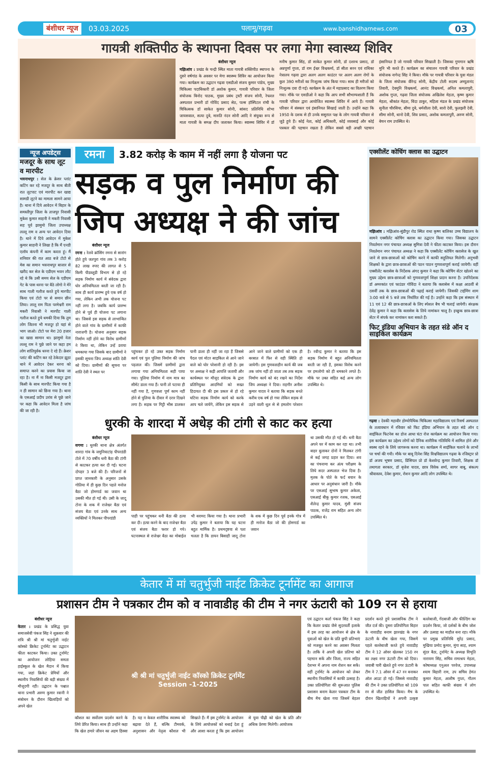बंशीधर न्यूज 03.03.2025 पलामू/गढ़वा www.banshidharnews.com
03
गायत्री शक्तिपीठ के स्थापना दिवस पर लगा मेगा स्वास्थ्य शिविर
बंशीधर न्यूज
मझिआंव : प्रखंड के चन्द्री स्थित माता गायत्री शक्तिपीठ स्थापना के दूसरे वर्षगांठ के अवसर पर मेगा स्वास्थ्य शिविर का आयोजन किया गया। कार्यक्रम का उद्घाटन गढ़वा एसडीओ संजय कुमार पांडेय, मुख्य चिकित्सा पदाधिकारी डॉ अशोक कुमार, गायत्री परिवार के जिला संयोजक बिनोद पाठक, मुख्य प्रबंध ट्रस्टी संजय सोनी, रेफरल अस्पताल प्रभारी डॉ गोविंद प्रसाद सेठ, पल्स हॉस्पिटल रांची के चिकित्सक डॉ साकेत कुमार सोनी, सांसद प्रतिनिधि शोभा जायसवाल, सत्या दुबे, मारुति नंदन सोनी आदि ने संयुक्त रूप से माता गायत्री के समक्ष दीप जलाकर किया। स्वास्थ्य शिविर में डॉ मनीष कुमार सिंह, डॉ साकेत कुमार सोनी, डॉ दशरथ प्रसाद, डॉ अन्नपूर्णा गुप्ता, डॉ राम ईश्वर विश्वकर्मा, डॉ सीता सरन एवं राधिका नेत्रालय गढ़वा द्वारा अलग अलग काउंटर पर अलग अलग रोगों के कुल 390 मरीजों का निःशुल्क जांच किया गया। साथ ही मरीजों को निःशुल्क दवा दी गई। कार्यक्रम के अंत में महाप्रसाद का वितरण किया गया। मौके पर एसडीओ ने कहा कि आप सभी सौभाग्यशाली हैं कि गायत्री परिवार द्वारा आयोजित स्वास्थ्य शिविर में आये हैं। गायत्री परिवार में संस्कार एवं इंसानियत सिखाई जाती है। उन्होंने कहा कि 1950 के दशक से ही उनके ससुराल पक्ष के लोग गायत्री परिवार से जुड़े हुये हैं। कोई नेता, कोई अधिकारी, कोई व्यवसाई और कोई पत्रकार की पहचान रखता है लेकिन सबसे बड़ी अच्छी पहचान इंसानियत है जो गायत्री परिवार सिखाती है। जिसका गुणगान ऋषि मुनि भी करते हैं। कार्यक्रम का संचालन गायत्री परिवार के प्रखंड संयोजक नागेन्द्र सिंह ने किया। मौके पर गायत्री परिवार के युवा मंडल के जिला संयोजक वीरेन्द्र सोनी, केंद्रीय टोली सदस्य अच्युतानंद तिवारी, देवमुनि विश्वकर्मा, आनंद विश्वकर्मा, अनिल कमलापुरी, अशोक गुप्ता, गढ़वा जिला संयोजक अखिलेश मेहता, कृष्ण कुमार मेहता, श्रीकांत मेहता, बिंदा ठाकुर, महिला मंडल के प्रखंड संयोजक सुनीता चौरसिया, सीमा दुबे, धर्मशीला देवी, सारो देवी, फुलझरी देवी, सीमा सोनी, धानो देवी, शिव प्रसाद, अशोक कमलापुरी, अरुण सोनी, बेचन राम उपस्थित थे।
न्यूज अपडेट्स
मजदूर के साथ लूट व मारपीट
भवनाथपुर : सेल के क्रेसर प्लांट कटिंग कर रहे मजदूर के साथ बीती रात लूटपाट एवं मारपीट कर खाद्य सामग्री लूटने का मामला सामने आया है। थाना में दिये आवेदन में बिहार के समस्तीपुर जिला के ताजपुर निवासी मुकेश कुमार साहनी ने मकरी निवासी सह पूर्व झामुमो जिला उपाध्यक्ष लल्लू राम व अन्य पर आवेदन दिया है। थाने में दिये आवेदन में मुकेश कुमार साहनी ने लिखा है कि मैं एनडी एलॉय कंपनी में काम करता हूं। मैं शनिवार की रात आठ बजे टोटो से मेस का समान भवनाथपुर बाजार से खरीद कर सेल के एडीएम भवन लौट रहे थे कि उसी समय सेल के एडीएम गेट के पास धरना पर बैठे लोगो ने मेरे साथ गाली गलौज करते हुये मारपीट किया एवं टोटो पर से समान छीन लिया। लालू राम पिता परमेश्वरी राम मकरी निवासी ने मारपीट गाली गलौज करते हुये धमकी दिया कि तुम लोग जितना भी मजदूर हो यहां से भाग जाओ। टोटो पर मेरा 20 हजार का खाद्य सामान था। झामुमो नेता लल्लू राम ने पूछे जाने पर कहा हम लोग शांतिपूर्वक धरना दे रहे हैं। क्रेशर प्लांट की कटिंग कर रहे ठेकेदार झूठा थाने में आवेदन देकर धरना को समाप्त करने का प्रयास किया जा रहा है। ना मैं ना किसी मजदूर द्वारा किसी के साथ मारपीट किया गया है न ही सामान को छिना गया है। थाना के एसआई प्रदीप उरांव से पूछे जाने पर कहा कि आवेदन मिला है जांच की जा रही है।
रमना
3.82 करोड़ के काम में नहीं लगा है योजना पट
सड़क व पुल निर्माण की जिप अध्यक्ष ने की जांच
बंशीधर न्यूज
रमना : रेलवे क्रॉसिंग रमना से सारांग होते हुये जतपुरा गांव तक 3 करोड़ 82 लाख रुपए की लागत से 5 किमी पीडब्लूडी विभाग से हो रहे सड़क निर्माण कार्य में संवेदक द्वारा घोर अनियमितता बरती जा रही है। साथ ही कार्य प्रारम्भ हुये एक वर्ष हो गया, लेकिन अभी तक योजना पट नहीं लगा है। जबकि कार्य प्रारम्भ होने से पूर्व ही योजना पट लगाना था। जिससे इस सड़क से लाभान्वित होने वाले गांव के ग्रामीणों में काफी नाराजगी है। योजना अनुसार सड़क निर्माण नहीं होने का विरोध ग्रामीणों ने किया था, लेकिन उन्हें डराया धमकाया गया जिसके बाद ग्रामीणों ने इसकी सूचना जिप अध्यक्ष शांति देवी को दिया। ग्रामीणों की सूचना पर शांति देवी ने स्थल पर
पहुंचकर हो रहे उक्त सड़क निर्माण कार्य एवं पुल पुलिया निर्माण की जांच पड़ताल की। जिसमें ग्रामीणों द्वारा लगाया गया अनियमितता सही पाया गया। पुलिया निर्माण में नाम मात्र का सीमेंट डाला गया हैं। पानी तो पटाया ही नहीं गया है, गुणवत्ता पूर्ण काम नहीं होने से पुलिया के दीवार में दरार दिखने लगा है। सड़क पर गिट्टी भीस डालकर पानी डाला ही नहीं जा रहा हैं जिससे पैदल एवं मोटर साइकिल से आने जाने वाले को घोर परेशानी हो रही है। इस पर अध्यक्ष ने कड़ी आपत्ति जतायी और कार्यस्थल पर मौजूद संवेदक के द्वारा प्रतिनियुक्त आदमियों को सख्त हिदायत दी की इस प्रकार से हो रहे घटिया सड़क निर्माण कार्य को करके आप चले जायेंगे, लेकिन इस सड़क से आने जाने वाले ग्रामीणों को एक ही बरसात में फिर से वही स्थिति हो जायेगी। इस गुणवत्ताहीन कार्य की जब तक जांच नहीं हो जाता तब तक सड़क निर्माण कार्य को बंद रखने का निर्देश जिप अध्यक्षा ने दिया। राहगीर अनीश कुमार यादव ने बताया कि सड़क बनते करीब एक वर्ष हो गया लेकिन सड़क से उड़ने वाली धूल से से हमलोग परेशान है। रवीन्द्र कुमार ने बताया कि इस सड़क निर्माण में बहुत अनियमितता बरती जा रही है, इसका विरोध करने पर हमलोगो को ही धमकाने लगते है। मौके पर उक्त सहित कई अन्य लोग उपस्थित थे।
धुरकी के शारदा में अधेड़ की टांगी से काट कर हत्या
बंशीधर न्यूज
सगमा : धुरकी थाना क्षेत्र अंतर्गत शारदा गांव के जमुनियाटांड़ पीपरडंडी टोले में 70 वर्षीय धनी बैठा की टांगी से काटकर हत्या कर दी गई। घटना दोपहर 3 बजे की है। परिजनों से प्राप्त जानकारी के अनुसार उसके गोतिया में ही कुछ दिन पहले मनोज बैठा जो होमगार्ड का जवान था उसकी मौत हो गई थी। उसी के जादू टोना के शक में राजेश्वर बैठा एवं संजय बैठा एवं उनके साथ अन्य व्यक्तियों ने मिलकर पीपरडंडी
पाही पर पहुंचकर धनी बैठा की हत्या कर दी। हत्या करने के बाद राजेश्वर बैठा एवं संजय बैठा फरार हो गये। घटनास्थल से राजेश्वर बैठा का मोबाईल भी बरामद किया गया है। थाना प्रभारी उपेंद्र कुमार ने बताया कि यह घटना बहुत मार्मिक है। प्रथमदृष्टया से पता चलता है कि डायन बिसाही जादू टोना के शक में कुछ दिन पूर्व इनके गोत्र में ही मनोज बैठा जो की होमगार्ड का जवान
था उसकी मौत हो गई थी। धनी बैठा अपने घर में काम कर रहा था। तभी बाहर बुलाकर दोनों ने मिलकर टांगी से कई जगह प्रहार कर दिया। शव का पंचनामा कर अंत्य परीक्षण के लिये सदर अस्पताल भेज दिया है। मृतक के पोते के फर्द बयान के आधार पर अनुसंधान जारी है। मौके पर एसआई सुभाष कुमार अकेला, एसआई बीकू कुमार रजक, एसआई शैलेन्द्र कुमार यादव, मुंशी संजय पाठक, राजेंद्र राम सहित अन्य लोग उपस्थित थे।
एक्सीलेंट कोचिंग क्लास का उद्घाटन
मझिआंव : मझिआंव-सुंडीपुर रोड स्थित राधा कृष्ण बालिका उच्च विद्यालय के सामने एक्सीलेंट कोचिंग क्लास का उद्घाटन किया गया। जिसका उद्घाटन निवर्तमान नगर पंचायत अध्यक्ष सुमित्रा देवी ने फीता काटकर किया। इस दौरान निवर्तमान नगर पंचायत अध्यक्ष ने कहा कि एक्सीलेंट कोचिंग क्लासेज के खुल जाने से छात्र-छात्राओं को कोचिंग करने में काफी सहूलियत मिलेगी। अनुभवी शिक्षकों के द्वारा छात्र-छात्राओं की पठन पाठन गुणवत्तापूर्ण कराई जायेगी। वहीं एक्सीलेंट क्लासेस के निर्देशक अंगद कुमार ने कहा कि कोचिंग सेंटर खोलने का मुख्य उद्देश्य छात्र-छात्राओं को गुणवत्तापूर्ण शिक्षा प्रदान करना है। उपनिदेशक डॉ अमरकांत एवं फाउंडर गोविंदा ने बताया कि क्लासेस में कक्षा आठवीं से दसवीं तक के छात्र-छात्राओं की पढ़ाई कराई जायेगी। जिसकी टाईमिंग शाम 3:00 बजे से 5 बजे तक निर्धारित की गई है। उन्होंने कहा कि इस संस्थान में 11 एवं 12 की छात्र-छात्राओं के लिए स्पेशल बैच भी चलाई जायेगी। संरक्षक देवेंद्र कुमार ने कहा कि क्लासेस के लिये नामांकन चालू है। इच्छुक छात्र-छात्रा सेंटर में संपर्क कर नामांकन करा सकते हैं।
फिट इंडिया अभियान के तहत संडे ऑन द साइकिल कार्यक्रम
गढ़वा : देवकी महावीर होम्योपैथिक चिकित्सा महाविद्यालय एवं रिसर्च अस्पताल के तत्वावधान में रविवार को फिट इंडिया अभियान के तहत संडे ऑन द साईकिल फिटनेस का डोज आधा घंटा रोज कार्यक्रम का आयोजन किया गया। इस कार्यक्रम का उद्देश्य लोगों को दैनिक शारीरिक गतिविधि में शामिल होने और स्वस्थ रहने के लिये जागरूक करना था। कार्यक्रम में साईकिल चलाने के लाभों पर चर्चा की गयी। मौके पर बाबू दिनेश सिंह विश्वविद्यालय गढ़वा के रजिस्ट्रार प्रो डॉ अजय भूषण प्रसाद, प्रिंसिपल प्रो डॉ केशवेन्द्र कुमार तिवारी, शिक्षक डॉ तथागता सरकार, डॉ बृजेश यादव, छात्र विवेक शर्मा, सागर बाबू, संकल्प श्रीवास्तव, देवेश कुमार, रोशन कुमार आदि लोग उपस्थित थे।
केतार में मां चतुर्भुजी नाईट क्रिकेट टूर्नामेंट का आगाज
प्रशासन टीम ने पत्रकार टीम को व नावाडीह की टीम ने नगर ऊंटारी को 109 रन से हराया
बंशीधर न्यूज
केतार : प्रखंड के प्रसिद्ध युवा समाजसेवी पंकज सिंह ने शुक्रवार की रात्रि श्री श्री मां चतुर्भुजी नाईट कॉस्को क्रिकेट टूर्नामेंट का उद्घाटन फीता काटकर किया। उक्त टूर्नामेंट का आयोजन लोहिया समता हाईस्कूल के खेल मैदान में किया गया, जहां क्रिकेट प्रेमियों और स्थानीय निवासियों की बड़ी संख्या में मौजूदगी रही। उद्घाटन के पश्चात थाना प्रभारी अरुण कुमार रवानी ने संबोधन के दौरान खिलाड़ियों को अपने खेल
श्री श्री मां चतुर्भुजी नाईट कॉस्को क्रिकेट टूर्नामेंट
Session -1-2025
कौशल का सर्वोत्तम प्रदर्शन करने के लिये प्रेरित किया। साथ ही उन्होंने कहा कि खेल हमारे जीवन का अहम हिस्सा है। यह न केवल शारीरिक स्वास्थ्य को बढ़ावा देते हैं, बल्कि टीमवर्क, अनुशासन और नेतृत्व कौशल भी सिखाते हैं। मैं इस टूर्नामेंट के आयोजन के लिये आयोजकों को बधाई देता हूं और आशा करता हूं कि इस आयोजन से युवा पीढ़ी को खेल के प्रति और अधिक प्रेरणा मिलेगी। आयोजक
एवं उद्घाटन कर्ता पंकज सिंह ने कहा कि केतार प्रखंड जैसे सुदरवर्ती इलाके में इस तरह का आयोजन से क्षेत्र के युवाओं को खेल के प्रति छुपी प्रतिभाएं को मजबूत करने का अवसर मिलता है। ताकि वे अपनी खेल प्रतिभा को पहचान सकें और जिला, राज्य सहित देशभर में अपना नाम रोशन कर सकें। वहीं टूर्नामेंट के आयोजन को लेकर स्थानीय निवासियों में काफी उत्साह है। उक्त प्रतियोगिता की शुरूआत पुलिस प्रशासन बनाम केतार पत्रकार टीम के बीच मैच खेला गया जिसमें बेहतर प्रदर्शन करते हुये प्रशासनिक टीम ने जीत दर्ज की। दूसरा प्रतियोगिता बिहार के नावाडीह बनाम झारखंड के नगर ऊंटारी के बीच खेला गया, जिसमें पहले बल्लेबाजी करते हुये नावाडीह टीम ने 12 ओवर खेलकर 150 रन का लक्ष्य नगर ऊंटारी टीम को दिया। जवाबी पारी खेलते हुये नगर ऊंटारी के टीम ने 7.1 ओवर में 47 रन बनाकर ऑल आउट हो गई। जिससे नावाडीह की टीम ने उक्त प्रतियोगिता को 109 रन से जीत हासिल किया। मैच के दौरान खिलाड़ियों ने अपनी उत्कृष्ट बल्लेबाजी, गेंदबाजी और फील्डिंग का प्रदर्शन किया, जो दर्शकों के बीच जोश और उत्साह का माहौल बना रहा। मौके पर प्रमुख प्रतिनिधि सुरेंद्र प्रसाद, मुखिया प्रमोद कुमार, मुंगा साह, श्याम सुंदर बैठा, टूर्नामेंट के अध्यक्ष विभूति नारायण सिंह, सचिव रामाश्रय मेहता, कोषाध्यक्ष एनुअल परवेज, उपाध्यक्ष श्याम बिहारी राम, उप सचिव हेमंत कुमार मेहता, आशीष गुप्ता, गौतम पाल सहित काफी संख्या में लोग उपस्थित थे।